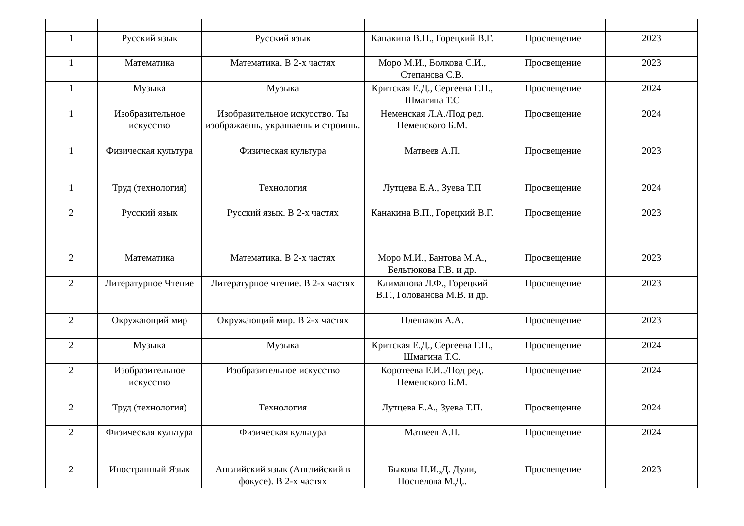| 1 | Русский язык | Русский язык | Канакина В.П., Горецкий В.Г. | Просвещение | 2023 |
| 1 | Математика | Математика. В 2-х частях | Моро М.И., Волкова С.И., Степанова С.В. | Просвещение | 2023 |
| 1 | Музыка | Музыка | Критская Е.Д., Сергеева Г.П., Шмагина Т.С | Просвещение | 2024 |
| 1 | Изобразительное искусство | Изобразительное искусство. Ты изображаешь, украшаешь и строишь. | Неменская Л.А./Под ред. Неменского Б.М. | Просвещение | 2024 |
| 1 | Физическая культура | Физическая культура | Матвеев А.П. | Просвещение | 2023 |
| 1 | Труд (технология) | Технология | Лутцева Е.А., Зуева Т.П | Просвещение | 2024 |
| 2 | Русский язык | Русский язык. В 2-х частях | Канакина В.П., Горецкий В.Г. | Просвещение | 2023 |
| 2 | Математика | Математика. В 2-х частях | Моро М.И., Бантова М.А., Бельтюкова Г.В. и др. | Просвещение | 2023 |
| 2 | Литературное Чтение | Литературное чтение. В 2-х частях | Климанова Л.Ф., Горецкий В.Г., Голованова М.В. и др. | Просвещение | 2023 |
| 2 | Окружающий мир | Окружающий мир. В 2-х частях | Плешаков А.А. | Просвещение | 2023 |
| 2 | Музыка | Музыка | Критская Е.Д., Сергеева Г.П., Шмагина Т.С. | Просвещение | 2024 |
| 2 | Изобразительное искусство | Изобразительное искусство | Коротеева Е.И../Под ред. Неменского Б.М. | Просвещение | 2024 |
| 2 | Труд (технология) | Технология | Лутцева Е.А., Зуева Т.П. | Просвещение | 2024 |
| 2 | Физическая культура | Физическая культура | Матвеев А.П. | Просвещение | 2024 |
| 2 | Иностранный Язык | Английский язык (Английский в фокусе). В 2-х частях | Быкова Н.И.,Д. Дули, Поспелова М.Д.. | Просвещение | 2023 |